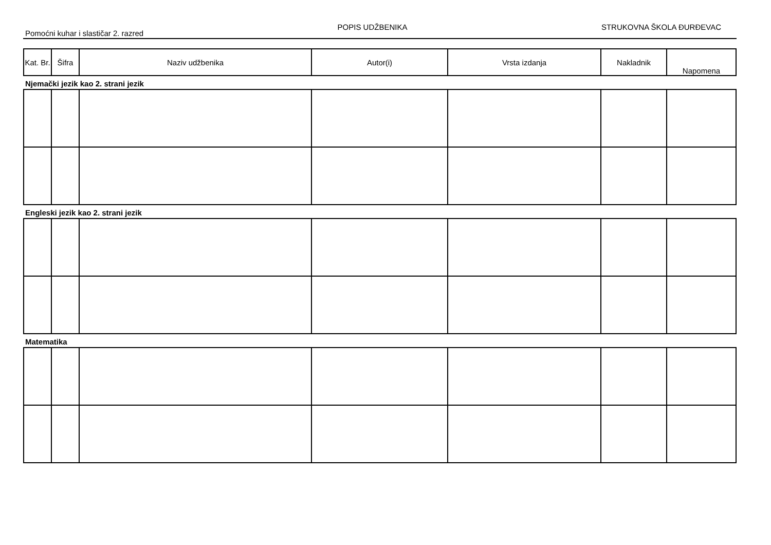Pomoćni kuhar i slastičar 2. razred
POPIS UDŽBENIKA STRUKOVNA ŠKOLA ĐURĐEVAC
| Kat. Br. | Šifra | Naziv udžbenika | Autor(i) | Vrsta izdanja | Nakladnik | Napomena |
| --- | --- | --- | --- | --- | --- | --- |
Njemački jezik kao 2. strani jezik
Engleski jezik kao 2. strani jezik
Matematika